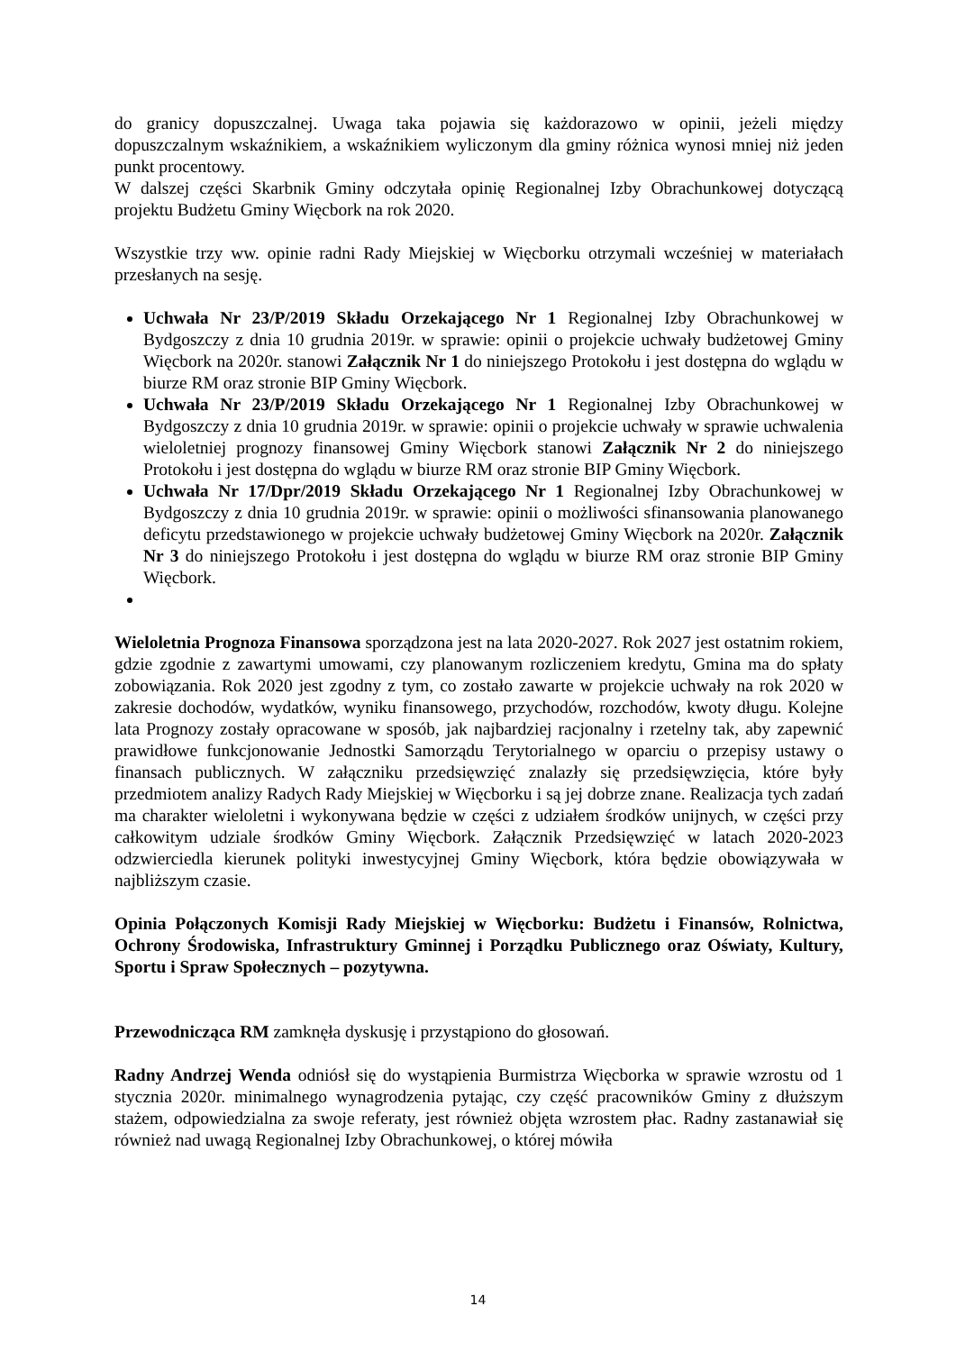do granicy dopuszczalnej. Uwaga taka pojawia się każdorazowo w opinii, jeżeli między dopuszczalnym wskaźnikiem, a wskaźnikiem wyliczonym dla gminy różnica wynosi mniej niż jeden punkt procentowy.
W dalszej części Skarbnik Gminy odczytała opinię Regionalnej Izby Obrachunkowej dotyczącą projektu Budżetu Gminy Więcbork na rok 2020.
Wszystkie trzy ww. opinie radni Rady Miejskiej w Więcborku otrzymali wcześniej w materiałach przesłanych na sesję.
Uchwała Nr 23/P/2019 Składu Orzekającego Nr 1 Regionalnej Izby Obrachunkowej w Bydgoszczy z dnia 10 grudnia 2019r. w sprawie: opinii o projekcie uchwały budżetowej Gminy Więcbork na 2020r. stanowi Załącznik Nr 1 do niniejszego Protokołu i jest dostępna do wglądu w biurze RM oraz stronie BIP Gminy Więcbork.
Uchwała Nr 23/P/2019 Składu Orzekającego Nr 1 Regionalnej Izby Obrachunkowej w Bydgoszczy z dnia 10 grudnia 2019r. w sprawie: opinii o projekcie uchwały w sprawie uchwalenia wieloletniej prognozy finansowej Gminy Więcbork stanowi Załącznik Nr 2 do niniejszego Protokołu i jest dostępna do wglądu w biurze RM oraz stronie BIP Gminy Więcbork.
Uchwała Nr 17/Dpr/2019 Składu Orzekającego Nr 1 Regionalnej Izby Obrachunkowej w Bydgoszczy z dnia 10 grudnia 2019r. w sprawie: opinii o możliwości sfinansowania planowanego deficytu przedstawionego w projekcie uchwały budżetowej Gminy Więcbork na 2020r. Załącznik Nr 3 do niniejszego Protokołu i jest dostępna do wglądu w biurze RM oraz stronie BIP Gminy Więcbork.
Wieloletnia Prognoza Finansowa sporządzona jest na lata 2020-2027. Rok 2027 jest ostatnim rokiem, gdzie zgodnie z zawartymi umowami, czy planowanym rozliczeniem kredytu, Gmina ma do spłaty zobowiązania. Rok 2020 jest zgodny z tym, co zostało zawarte w projekcie uchwały na rok 2020 w zakresie dochodów, wydatków, wyniku finansowego, przychodów, rozchodów, kwoty długu. Kolejne lata Prognozy zostały opracowane w sposób, jak najbardziej racjonalny i rzetelny tak, aby zapewnić prawidłowe funkcjonowanie Jednostki Samorządu Terytorialnego w oparciu o przepisy ustawy o finansach publicznych. W załączniku przedsięwzięć znalazły się przedsięwzięcia, które były przedmiotem analizy Radych Rady Miejskiej w Więcborku i są jej dobrze znane. Realizacja tych zadań ma charakter wieloletni i wykonywana będzie w części z udziałem środków unijnych, w części przy całkowitym udziale środków Gminy Więcbork. Załącznik Przedsięwzięć w latach 2020-2023 odzwierciedla kierunek polityki inwestycyjnej Gminy Więcbork, która będzie obowiązywała w najbliższym czasie.
Opinia Połączonych Komisji Rady Miejskiej w Więcborku: Budżetu i Finansów, Rolnictwa, Ochrony Środowiska, Infrastruktury Gminnej i Porządku Publicznego oraz Oświaty, Kultury, Sportu i Spraw Społecznych – pozytywna.
Przewodnicząca RM zamknęła dyskusję i przystąpiono do głosowań.
Radny Andrzej Wenda odniósł się do wystąpienia Burmistrza Więcborka w sprawie wzrostu od 1 stycznia 2020r. minimalnego wynagrodzenia pytając, czy część pracowników Gminy z dłuższym stażem, odpowiedzialna za swoje referaty, jest również objęta wzrostem płac. Radny zastanawiał się również nad uwagą Regionalnej Izby Obrachunkowej, o której mówiła
14